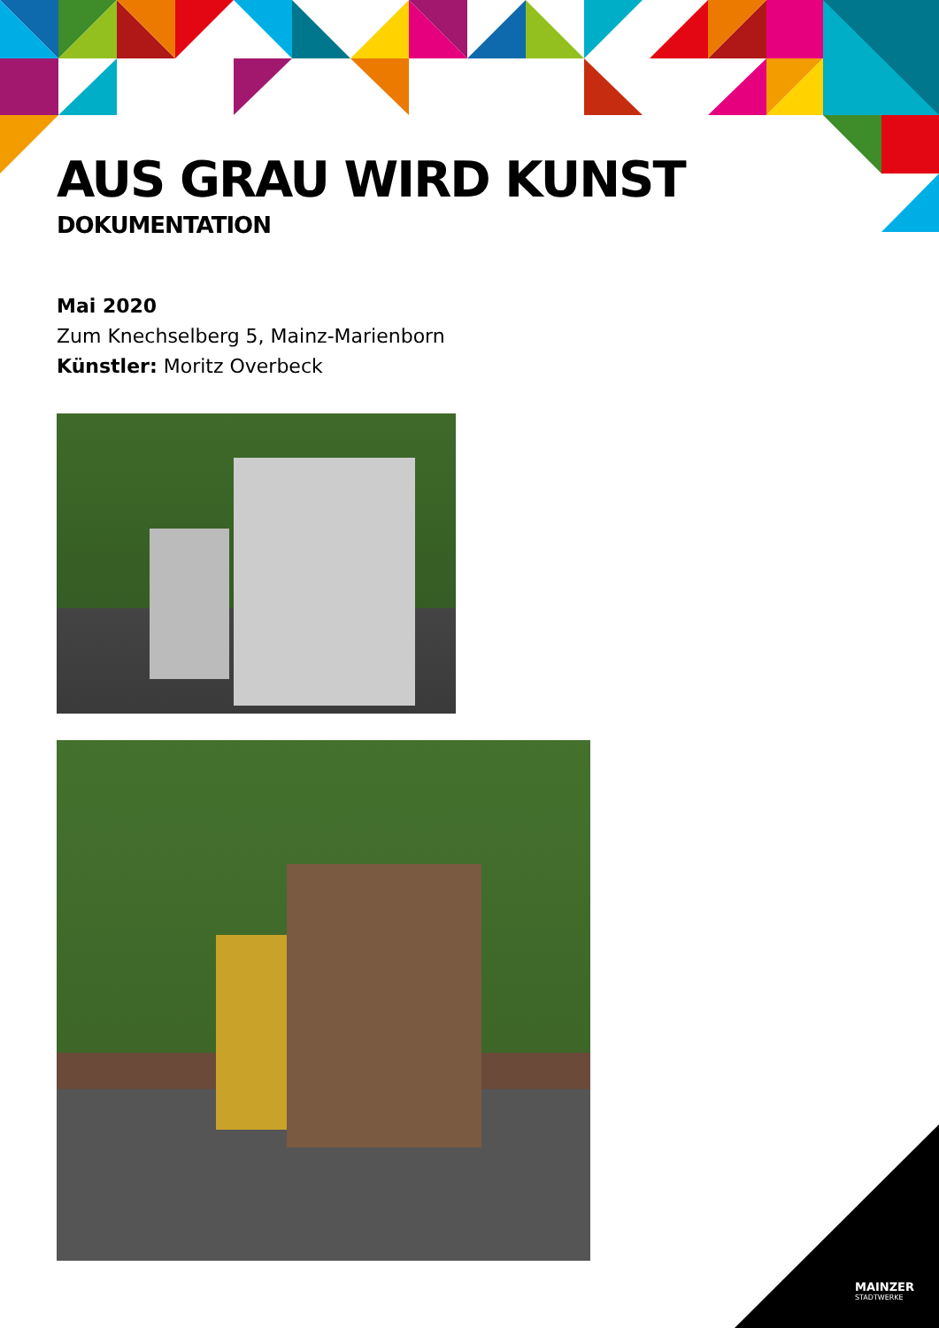AUS GRAU WIRD KUNST
DOKUMENTATION
Mai 2020
Zum Knechselberg 5, Mainz-Marienborn
Künstler: Moritz Overbeck
MAINZER
STADTWERKE